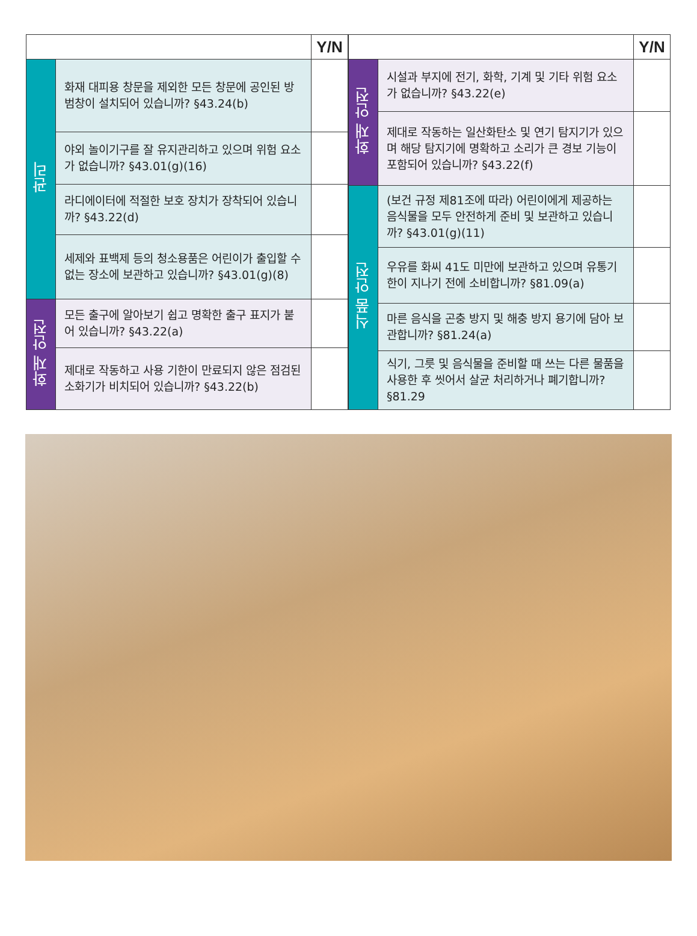| | | Y/N |
| --- | --- | --- |
| 관리 | 화재 대피용 창문을 제외한 모든 창문에 공인된 방범창이 설치되어 있습니까? §43.24(b) | |
| | 야외 놀이기구를 잘 유지관리하고 있으며 위험 요소가 없습니까? §43.01(g)(16) | |
| | 라디에이터에 적절한 보호 장치가 장착되어 있습니까? §43.22(d) | |
| | 세제와 표백제 등의 청소용품은 어린이가 출입할 수 없는 장소에 보관하고 있습니까? §43.01(g)(8) | |
| 화재 안전 | 모든 출구에 알아보기 쉽고 명확한 출구 표지가 붙어 있습니까? §43.22(a) | |
| | 제대로 작동하고 사용 기한이 만료되지 않은 점검된 소화기가 비치되어 있습니까? §43.22(b) | |
| | | Y/N |
| --- | --- | --- |
| 화재 안전 | 시설과 부지에 전기, 화학, 기계 및 기타 위험 요소가 없습니까? §43.22(e) | |
| | 제대로 작동하는 일산화탄소 및 연기 탐지기가 있으며 해당 탐지기에 명확하고 소리가 큰 경보 기능이 포함되어 있습니까? §43.22(f) | |
| 식품 안전 | (보건 규정 제81조에 따라) 어린이에게 제공하는 음식물을 모두 안전하게 준비 및 보관하고 있습니까? §43.01(g)(11) | |
| | 우유를 화씨 41도 미만에 보관하고 있으며 유통기한이 지나기 전에 소비합니까? §81.09(a) | |
| | 마른 음식을 곤충 방지 및 해충 방지 용기에 담아 보관합니까? §81.24(a) | |
| | 식기, 그릇 및 음식물을 준비할 때 쓰는 다른 물품을 사용한 후 씻어서 살균 처리하거나 폐기합니까? §81.29 | |